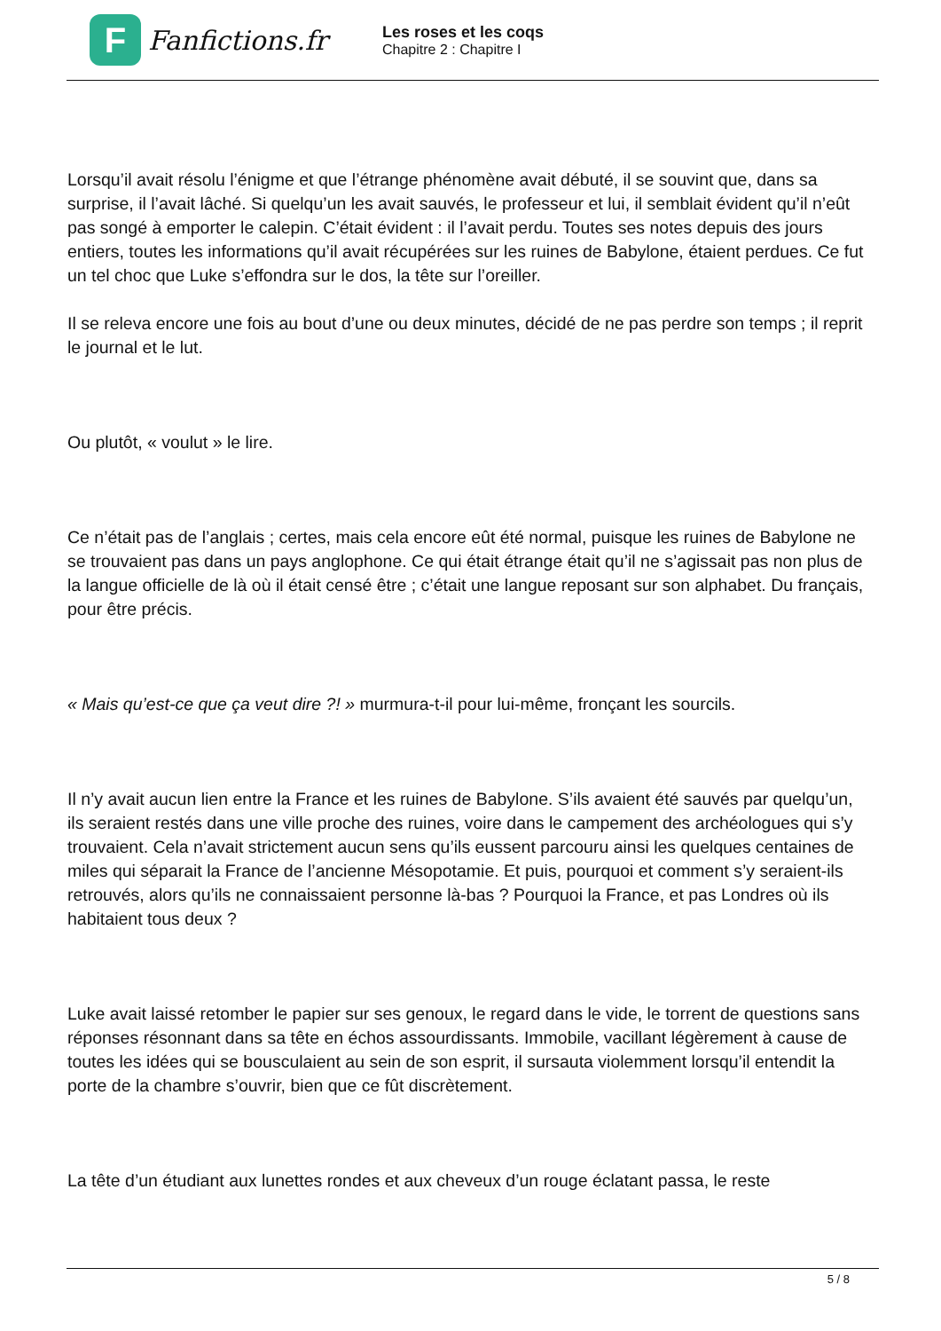F
Fanfictions.fr
Les roses et les coqs
Chapitre 2 : Chapitre I
Lorsqu’il avait résolu l’énigme et que l’étrange phénomène avait débuté, il se souvint que, dans sa surprise, il l’avait lâché. Si quelqu’un les avait sauvés, le professeur et lui, il semblait évident qu’il n’eût pas songé à emporter le calepin. C’était évident : il l’avait perdu. Toutes ses notes depuis des jours entiers, toutes les informations qu’il avait récupérées sur les ruines de Babylone, étaient perdues. Ce fut un tel choc que Luke s’effondra sur le dos, la tête sur l’oreiller.
Il se releva encore une fois au bout d’une ou deux minutes, décidé de ne pas perdre son temps ; il reprit le journal et le lut.
Ou plutôt, « voulut » le lire.
Ce n’était pas de l’anglais ; certes, mais cela encore eût été normal, puisque les ruines de Babylone ne se trouvaient pas dans un pays anglophone. Ce qui était étrange était qu’il ne s’agissait pas non plus de la langue officielle de là où il était censé être ; c’était une langue reposant sur son alphabet. Du français, pour être précis.
« Mais qu’est-ce que ça veut dire ?! » murmura-t-il pour lui-même, fronçant les sourcils.
Il n’y avait aucun lien entre la France et les ruines de Babylone. S’ils avaient été sauvés par quelqu’un, ils seraient restés dans une ville proche des ruines, voire dans le campement des archéologues qui s’y trouvaient. Cela n’avait strictement aucun sens qu’ils eussent parcouru ainsi les quelques centaines de miles qui séparait la France de l’ancienne Mésopotamie. Et puis, pourquoi et comment s’y seraient-ils retrouvés, alors qu’ils ne connaissaient personne là-bas ? Pourquoi la France, et pas Londres où ils habitaient tous deux ?
Luke avait laissé retomber le papier sur ses genoux, le regard dans le vide, le torrent de questions sans réponses résonnant dans sa tête en échos assourdissants. Immobile, vacillant légèrement à cause de toutes les idées qui se bousculaient au sein de son esprit, il sursauta violemment lorsqu’il entendit la porte de la chambre s’ouvrir, bien que ce fût discrètement.
La tête d’un étudiant aux lunettes rondes et aux cheveux d’un rouge éclatant passa, le reste
5 / 8